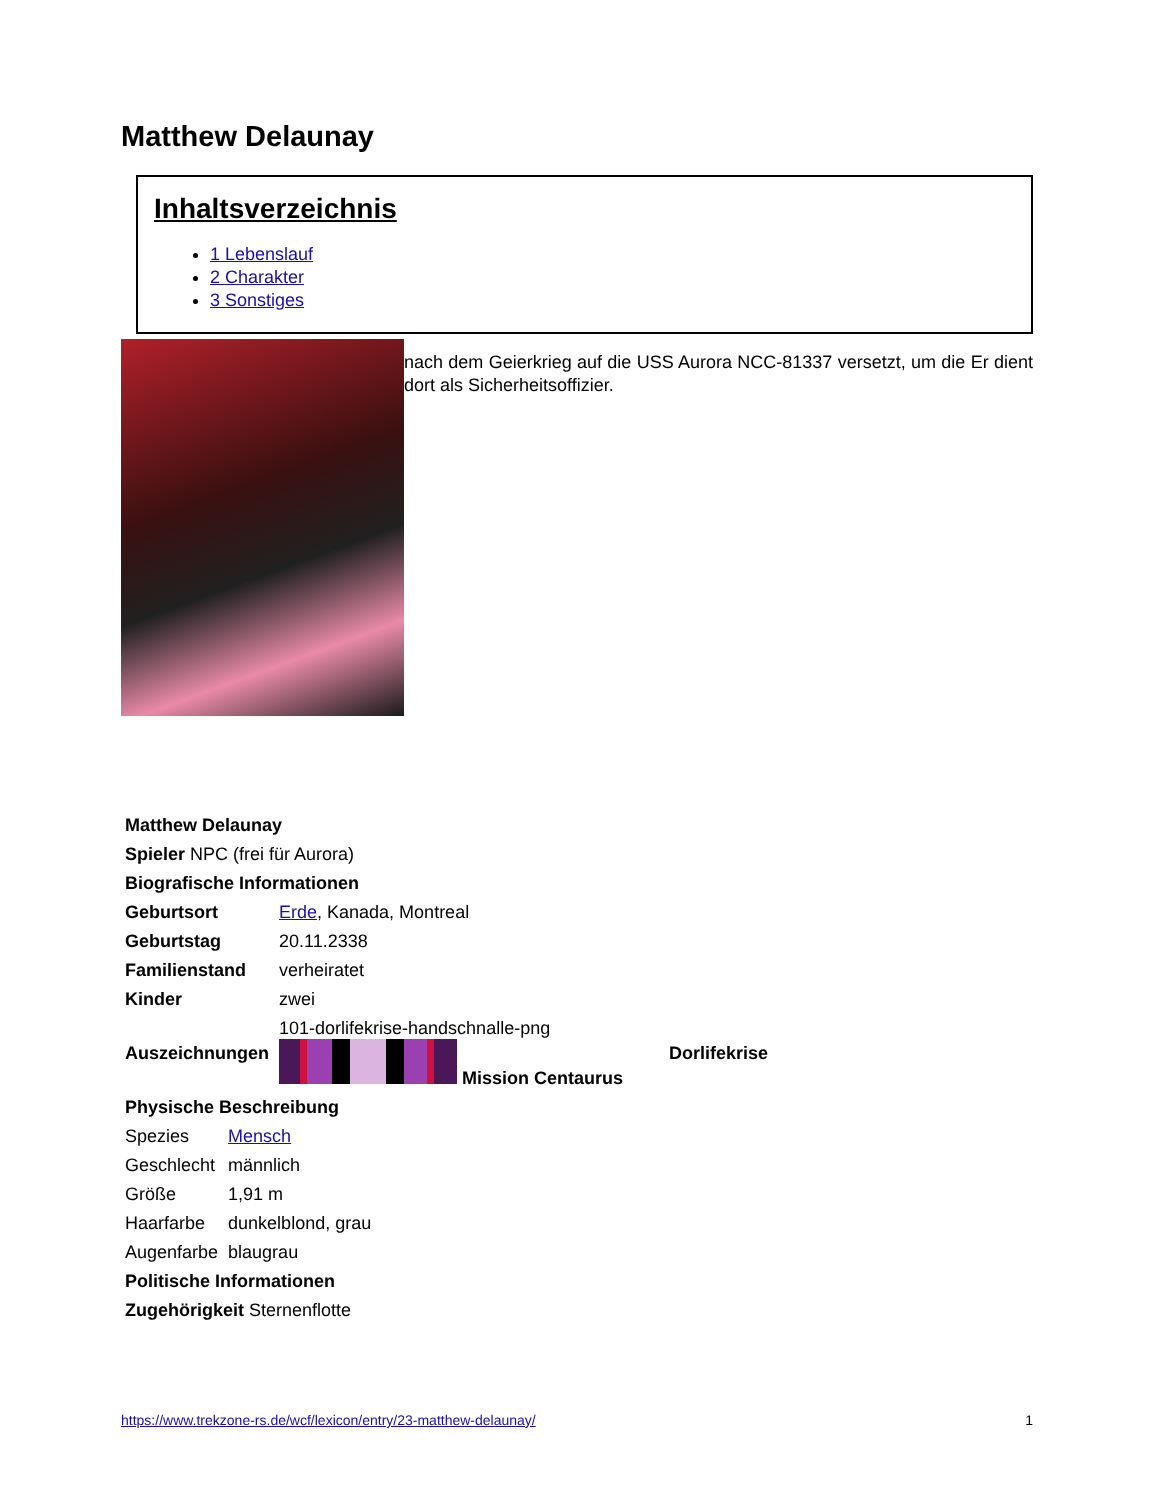Matthew Delaunay
Inhaltsverzeichnis
1 Lebenslauf
2 Charakter
3 Sonstiges
nach dem Geierkrieg auf die USS Aurora NCC-81337 versetzt, um die Er dient dort als Sicherheitsoffizier.
| Matthew Delaunay | | |
| Spieler NPC (frei für Aurora) | | |
| Biografische Informationen | | |
| Geburtsort | Erde , Kanada, Montreal | |
| Geburtstag | 20.11.2338 | |
| Familienstand | verheiratet | |
| Kinder | zwei | |
| Auszeichnungen | 101-dorlifekrise-handschnalle-png Mission Centaurus | Dorlifekrise |
| Physische Beschreibung | |
| Spezies | Mensch |
| Geschlecht | männlich |
| Größe | 1,91 m |
| Haarfarbe | dunkelblond, grau |
| Augenfarbe | blaugrau |
| Politische Informationen | |
| Zugehörigkeit Sternenflotte | |
https://www.trekzone-rs.de/wcf/lexicon/entry/23-matthew-delaunay/ 1